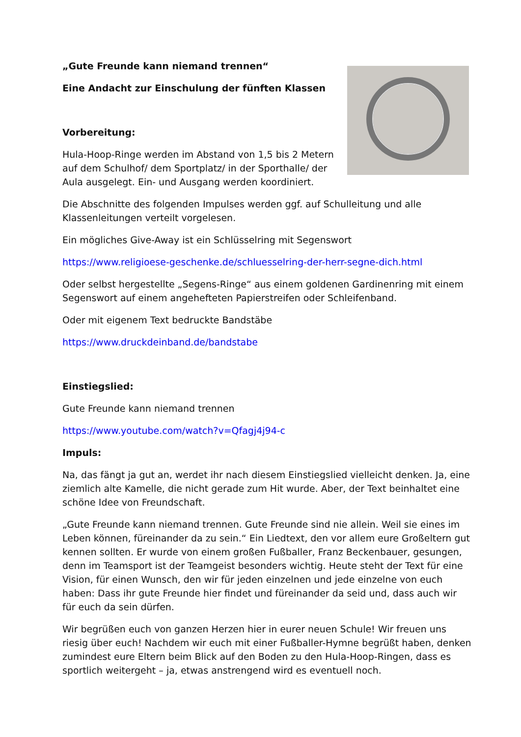„Gute Freunde kann niemand trennen“
Eine Andacht zur Einschulung der fünften Klassen
Vorbereitung:
Hula-Hoop-Ringe werden im Abstand von 1,5 bis 2 Metern auf dem Schulhof/ dem Sportplatz/ in der Sporthalle/ der Aula ausgelegt. Ein- und Ausgang werden koordiniert.
Die Abschnitte des folgenden Impulses werden ggf. auf Schulleitung und alle Klassenleitungen verteilt vorgelesen.
Ein mögliches Give-Away ist ein Schlüsselring mit Segenswort
https://www.religioese-geschenke.de/schluesselring-der-herr-segne-dich.html
Oder selbst hergestellte „Segens-Ringe“ aus einem goldenen Gardinenring mit einem Segenswort auf einem angehefteten Papierstreifen oder Schleifenband.
Oder mit eigenem Text bedruckte Bandstäbe
https://www.druckdeinband.de/bandstabe
Einstiegslied:
Gute Freunde kann niemand trennen
https://www.youtube.com/watch?v=Qfagj4j94-c
Impuls:
Na, das fängt ja gut an, werdet ihr nach diesem Einstiegslied vielleicht denken. Ja, eine ziemlich alte Kamelle, die nicht gerade zum Hit wurde. Aber, der Text beinhaltet eine schöne Idee von Freundschaft.
„Gute Freunde kann niemand trennen. Gute Freunde sind nie allein. Weil sie eines im Leben können, füreinander da zu sein.“ Ein Liedtext, den vor allem eure Großeltern gut kennen sollten. Er wurde von einem großen Fußballer, Franz Beckenbauer, gesungen, denn im Teamsport ist der Teamgeist besonders wichtig. Heute steht der Text für eine Vision, für einen Wunsch, den wir für jeden einzelnen und jede einzelne von euch haben: Dass ihr gute Freunde hier findet und füreinander da seid und, dass auch wir für euch da sein dürfen.
Wir begrüßen euch von ganzen Herzen hier in eurer neuen Schule! Wir freuen uns riesig über euch! Nachdem wir euch mit einer Fußballer-Hymne begrüßt haben, denken zumindest eure Eltern beim Blick auf den Boden zu den Hula-Hoop-Ringen, dass es sportlich weitergeht – ja, etwas anstrengend wird es eventuell noch.